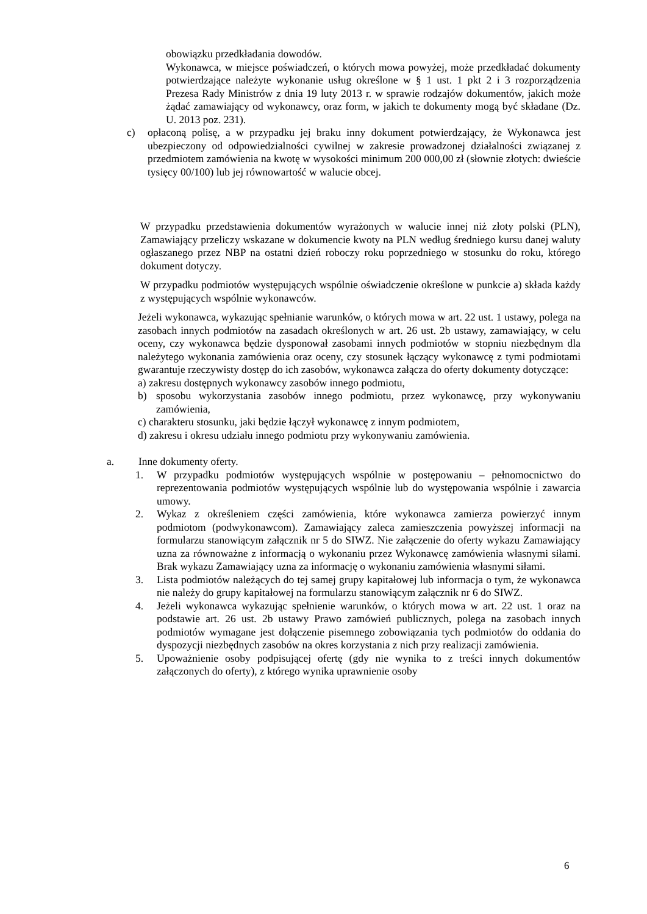obowiązku przedkładania dowodów.
Wykonawca, w miejsce poświadczeń, o których mowa powyżej, może przedkładać dokumenty potwierdzające należyte wykonanie usług określone w § 1 ust. 1 pkt 2 i 3 rozporządzenia Prezesa Rady Ministrów z dnia 19 luty 2013 r. w sprawie rodzajów dokumentów, jakich może żądać zamawiający od wykonawcy, oraz form, w jakich te dokumenty mogą być składane (Dz. U. 2013 poz. 231).
c) opłaconą polisę, a w przypadku jej braku inny dokument potwierdzający, że Wykonawca jest ubezpieczony od odpowiedzialności cywilnej w zakresie prowadzonej działalności związanej z przedmiotem zamówienia na kwotę w wysokości minimum 200 000,00 zł (słownie złotych: dwieście tysięcy 00/100) lub jej równowartość w walucie obcej.
W przypadku przedstawienia dokumentów wyrażonych w walucie innej niż złoty polski (PLN), Zamawiający przeliczy wskazane w dokumencie kwoty na PLN według średniego kursu danej waluty ogłaszanego przez NBP na ostatni dzień roboczy roku poprzedniego w stosunku do roku, którego dokument dotyczy.
W przypadku podmiotów występujących wspólnie oświadczenie określone w punkcie a) składa każdy z występujących wspólnie wykonawców.
Jeżeli wykonawca, wykazując spełnianie warunków, o których mowa w art. 22 ust. 1 ustawy, polega na zasobach innych podmiotów na zasadach określonych w art. 26 ust. 2b ustawy, zamawiający, w celu oceny, czy wykonawca będzie dysponował zasobami innych podmiotów w stopniu niezbędnym dla należytego wykonania zamówienia oraz oceny, czy stosunek łączący wykonawcę z tymi podmiotami gwarantuje rzeczywisty dostęp do ich zasobów, wykonawca załącza do oferty dokumenty dotyczące:
a) zakresu dostępnych wykonawcy zasobów innego podmiotu,
b) sposobu wykorzystania zasobów innego podmiotu, przez wykonawcę, przy wykonywaniu zamówienia,
c) charakteru stosunku, jaki będzie łączył wykonawcę z innym podmiotem,
d) zakresu i okresu udziału innego podmiotu przy wykonywaniu zamówienia.
a. Inne dokumenty oferty.
1. W przypadku podmiotów występujących wspólnie w postępowaniu – pełnomocnictwo do reprezentowania podmiotów występujących wspólnie lub do występowania wspólnie i zawarcia umowy.
2. Wykaz z określeniem części zamówienia, które wykonawca zamierza powierzyć innym podmiotom (podwykonawcom). Zamawiający zaleca zamieszczenia powyższej informacji na formularzu stanowiącym załącznik nr 5 do SIWZ. Nie załączenie do oferty wykazu Zamawiający uzna za równoważne z informacją o wykonaniu przez Wykonawcę zamówienia własnymi siłami. Brak wykazu Zamawiający uzna za informację o wykonaniu zamówienia własnymi siłami.
3. Lista podmiotów należących do tej samej grupy kapitałowej lub informacja o tym, że wykonawca nie należy do grupy kapitałowej na formularzu stanowiącym załącznik nr 6 do SIWZ.
4. Jeżeli wykonawca wykazując spełnienie warunków, o których mowa w art. 22 ust. 1 oraz na podstawie art. 26 ust. 2b ustawy Prawo zamówień publicznych, polega na zasobach innych podmiotów wymagane jest dołączenie pisemnego zobowiązania tych podmiotów do oddania do dyspozycji niezbędnych zasobów na okres korzystania z nich przy realizacji zamówienia.
5. Upoważnienie osoby podpisującej ofertę (gdy nie wynika to z treści innych dokumentów załączonych do oferty), z którego wynika uprawnienie osoby
6